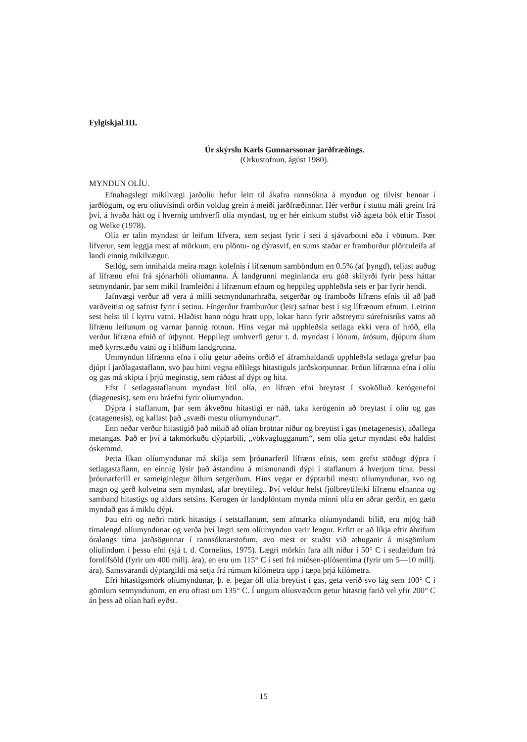Fylgiskjal III.
Úr skýrslu Karls Gunnarssonar jarðfræðings.
(Orkustofnun, ágúst 1980).
MYNDUN OLÍU.
Efnahagslegt mikilvægi jarðolíu hefur leitt til ákafra rannsókna á myndun og tilvist hennar í jarðlögum, og eru olíuvísindi orðin voldug grein á meiði jarðfræðinnar. Hér verður í stuttu máli greint frá því, á hvaða hátt og í hvernig umhverfi olía myndast, og er hér einkum stuðst við ágæta bók eftir Tissot og Welke (1978).
Olía er talin myndast úr leifum lífvera, sem setjast fyrir í seti á sjávarbotni eða í vötnum. Þær lífverur, sem leggja mest af mörkum, eru plöntu- og dýrasvif, en sums staðar er framburður plöntuleifa af landi einnig mikilvægur.
Setlög, sem innihalda meira magn kolefnis í lífrænum samböndum en 0.5% (af þyngd), teljast auðug af lífrænu efni frá sjónarhóli olíumanna. Á landgrunni meginlanda eru góð skilyrði fyrir þess háttar setmyndanir, þar sem mikil framleiðni á lífrænum efnum og heppileg upphleðsla sets er þar fyrir hendi.
Jafnvægi verður að vera á milli setmyndunarhraða, setgerðar og framboðs lífræns efnis til að það varðveitist og safnist fyrir í setinu. Fíngerður framburður (leir) safnar best í sig lífrænum efnum. Leirinn sest helst til í kyrru vatni. Hlaðist hann nógu hratt upp, lokar hann fyrir aðstreymi súrefnisríks vatns að lífrænu leifunum og varnar þannig rotnun. Hins vegar má upphleðsla setlaga ekki vera of hröð, ella verður lífræna efnið of útþynnt. Heppilegt umhverfi getur t. d. myndast í lónum, árósum, djúpum álum með kyrrstæðu vatni og í hlíðum landgrunna.
Ummyndun lífrænna efna í olíu getur aðeins orðið ef áframhaldandi upphleðsla setlaga grefur þau djúpt í jarðlagastaflann, svo þau hitni vegna eðlilegs hitastiguls jarðskorpunnar. Þróun lífrænna efna í olíu og gas má skipta í þrjú meginstig, sem ráðast af dýpt og hita.
Efst í setlagastaflanum myndast lítil olía, en lífræn efni breytast í svokölluð kerógenefni (diagenesis), sem eru hráefni fyrir olíumyndun.
Dýpra í staflanum, þar sem ákveðnu hitastigi er náð, taka kerógenin að breytast í olíu og gas (catagenesis), og kallast það „svæði mestu olíumyndunar“.
Enn neðar verður hitastigið það mikið að olían brotnar niður og breytist í gas (metagenesis), aðallega metangas. Það er því á takmörkuðu dýptarbili, „vökvaglugganum“, sem olía getur myndast eða haldist óskemmd.
Þetta líkan olíumyndunar má skilja sem þróunarferil lífræns efnis, sem grefst stöðugt dýpra í setlagastaflann, en einnig lýsir það ástandinu á mismunandi dýpi í staflanum á hverjum tíma. Þessi þróunarferill er sameiginlegur öllum setgerðum. Hins vegar er dýptarbil mestu olíumyndunar, svo og magn og gerð kolvetna sem myndast, afar breytilegt. Því veldur helst fjölbreytileiki lífrænu efnanna og samband hitastigs og aldurs setsins. Kerogen úr landplöntum mynda minni olíu en aðrar gerðir, en gætu myndað gas á miklu dýpi.
Þau efri og neðri mörk hitastigs í setstaflanum, sem afmarka olíumyndandi bilið, eru mjög háð tímalengd olíumyndunar og verða því lægri sem olíumyndun varir lengur. Erfitt er að líkja eftir áhrifum óralangs tíma jarðsögunnar í rannsóknarstofum, svo mest er stuðst við athuganir á misgömlum olíulindum í þessu efni (sjá t. d. Cornelius, 1975). Lægri mörkin fara allt niður í 50° C í setdældum frá fornlífsöld (fyrir um 400 millj. ára), en eru um 115° C í seti frá míósen-plíósentíma (fyrir um 5—10 millj. ára). Samsvarandi dýptargildi má setja frá rúmum kílómetra upp í tæpa þrjá kílómetra.
Efri hitastigsmörk olíumyndunar, þ. e. þegar öll olía breytist í gas, geta verið svo lág sem 100° C í gömlum setmyndunum, en eru oftast um 135° C. Í ungum olíusvæðum getur hitastig farið vel yfir 200° C án þess að olían hafi eyðst.
15